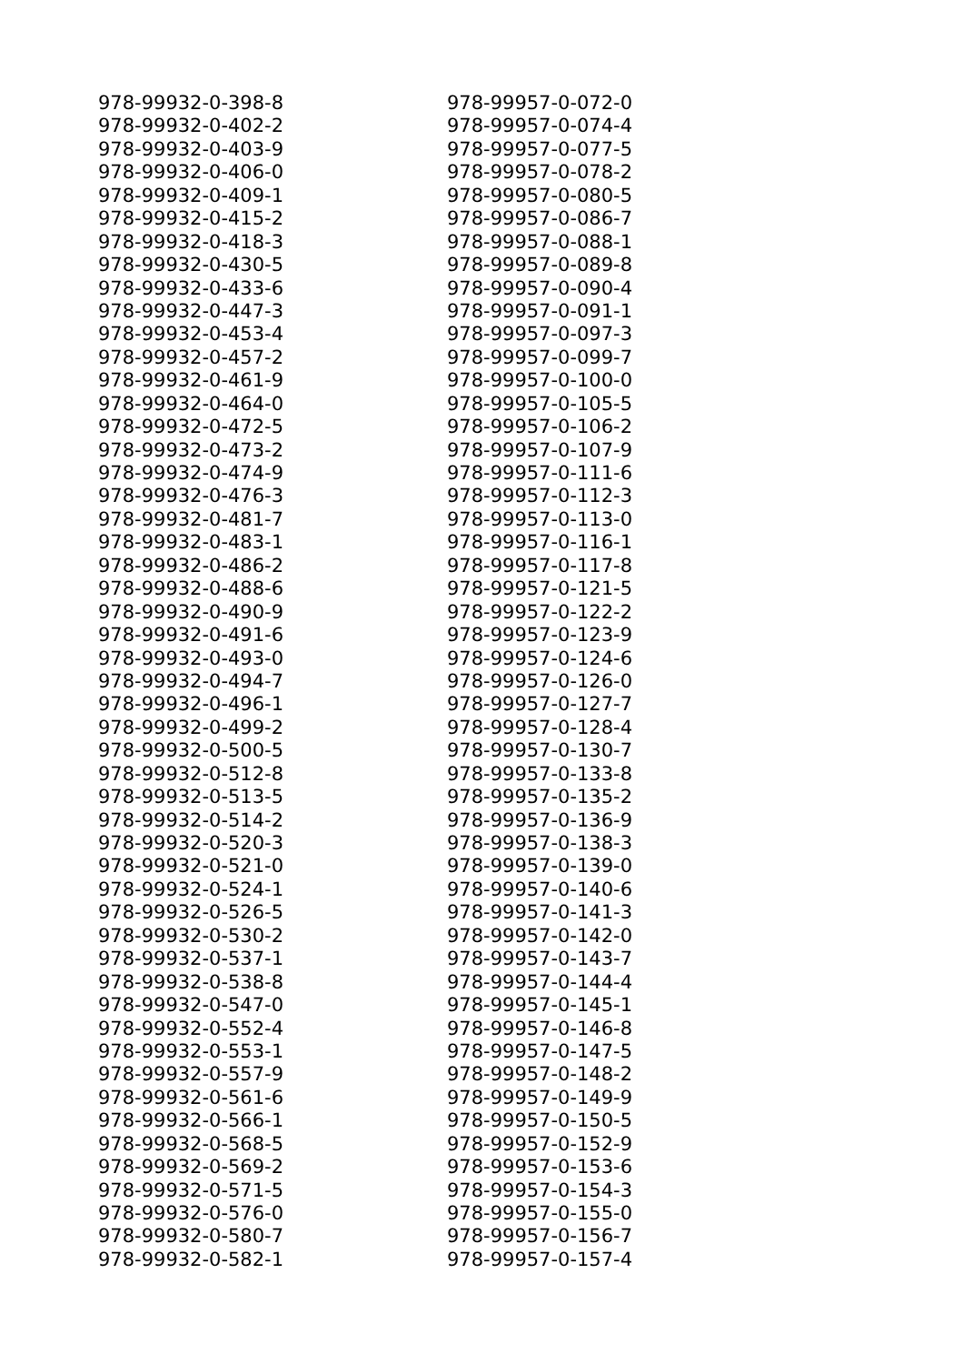| 978-99932-0-398-8 | 978-99957-0-072-0 |
| 978-99932-0-402-2 | 978-99957-0-074-4 |
| 978-99932-0-403-9 | 978-99957-0-077-5 |
| 978-99932-0-406-0 | 978-99957-0-078-2 |
| 978-99932-0-409-1 | 978-99957-0-080-5 |
| 978-99932-0-415-2 | 978-99957-0-086-7 |
| 978-99932-0-418-3 | 978-99957-0-088-1 |
| 978-99932-0-430-5 | 978-99957-0-089-8 |
| 978-99932-0-433-6 | 978-99957-0-090-4 |
| 978-99932-0-447-3 | 978-99957-0-091-1 |
| 978-99932-0-453-4 | 978-99957-0-097-3 |
| 978-99932-0-457-2 | 978-99957-0-099-7 |
| 978-99932-0-461-9 | 978-99957-0-100-0 |
| 978-99932-0-464-0 | 978-99957-0-105-5 |
| 978-99932-0-472-5 | 978-99957-0-106-2 |
| 978-99932-0-473-2 | 978-99957-0-107-9 |
| 978-99932-0-474-9 | 978-99957-0-111-6 |
| 978-99932-0-476-3 | 978-99957-0-112-3 |
| 978-99932-0-481-7 | 978-99957-0-113-0 |
| 978-99932-0-483-1 | 978-99957-0-116-1 |
| 978-99932-0-486-2 | 978-99957-0-117-8 |
| 978-99932-0-488-6 | 978-99957-0-121-5 |
| 978-99932-0-490-9 | 978-99957-0-122-2 |
| 978-99932-0-491-6 | 978-99957-0-123-9 |
| 978-99932-0-493-0 | 978-99957-0-124-6 |
| 978-99932-0-494-7 | 978-99957-0-126-0 |
| 978-99932-0-496-1 | 978-99957-0-127-7 |
| 978-99932-0-499-2 | 978-99957-0-128-4 |
| 978-99932-0-500-5 | 978-99957-0-130-7 |
| 978-99932-0-512-8 | 978-99957-0-133-8 |
| 978-99932-0-513-5 | 978-99957-0-135-2 |
| 978-99932-0-514-2 | 978-99957-0-136-9 |
| 978-99932-0-520-3 | 978-99957-0-138-3 |
| 978-99932-0-521-0 | 978-99957-0-139-0 |
| 978-99932-0-524-1 | 978-99957-0-140-6 |
| 978-99932-0-526-5 | 978-99957-0-141-3 |
| 978-99932-0-530-2 | 978-99957-0-142-0 |
| 978-99932-0-537-1 | 978-99957-0-143-7 |
| 978-99932-0-538-8 | 978-99957-0-144-4 |
| 978-99932-0-547-0 | 978-99957-0-145-1 |
| 978-99932-0-552-4 | 978-99957-0-146-8 |
| 978-99932-0-553-1 | 978-99957-0-147-5 |
| 978-99932-0-557-9 | 978-99957-0-148-2 |
| 978-99932-0-561-6 | 978-99957-0-149-9 |
| 978-99932-0-566-1 | 978-99957-0-150-5 |
| 978-99932-0-568-5 | 978-99957-0-152-9 |
| 978-99932-0-569-2 | 978-99957-0-153-6 |
| 978-99932-0-571-5 | 978-99957-0-154-3 |
| 978-99932-0-576-0 | 978-99957-0-155-0 |
| 978-99932-0-580-7 | 978-99957-0-156-7 |
| 978-99932-0-582-1 | 978-99957-0-157-4 |